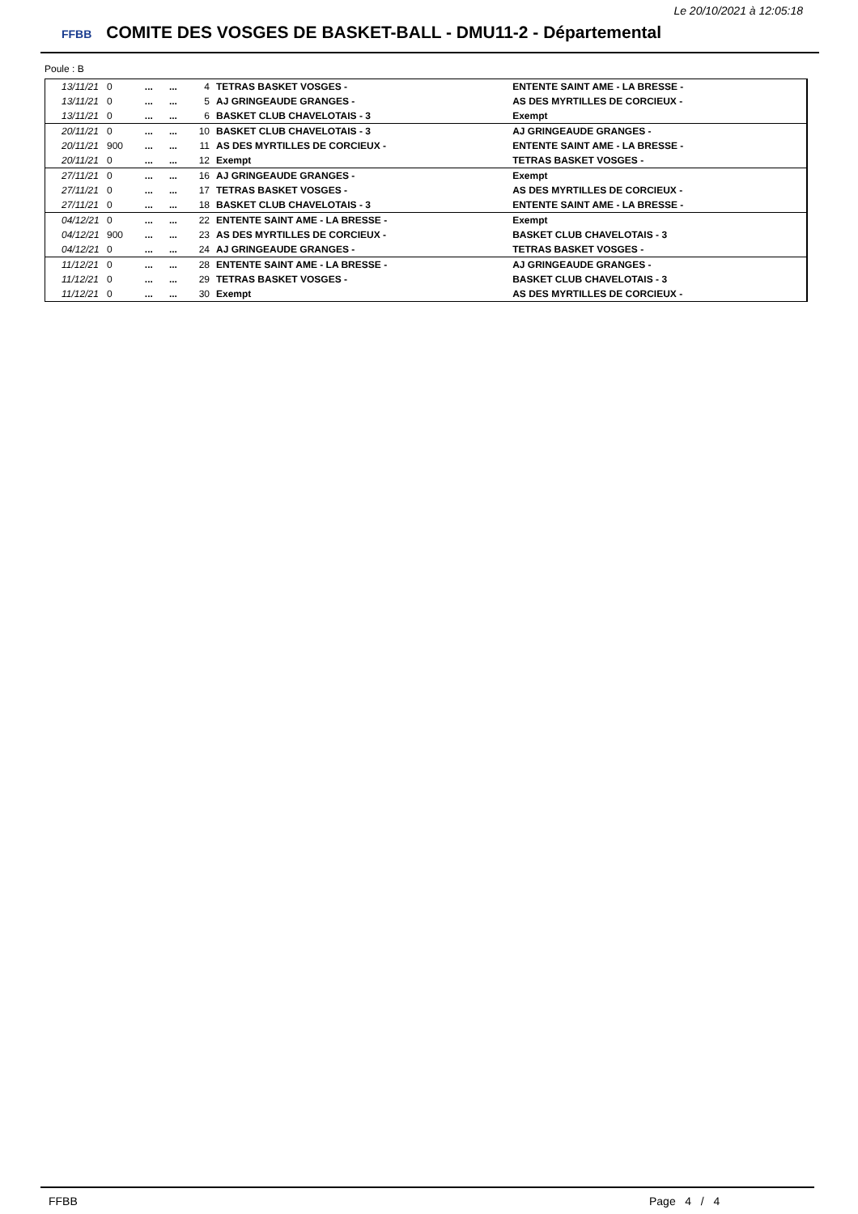Le 20/10/2021 à 12:05:18
FFBB COMITE DES VOSGES DE BASKET-BALL - DMU11-2 - Départemental
Poule : B
| 13/11/21 | 0 | ... | ... | 4 | TETRAS BASKET VOSGES - | ENTENTE SAINT AME - LA BRESSE - |
| 13/11/21 | 0 | ... | ... | 5 | AJ GRINGEAUDE GRANGES - | AS DES MYRTILLES DE CORCIEUX - |
| 13/11/21 | 0 | ... | ... | 6 | BASKET CLUB CHAVELOTAIS - 3 | Exempt |
| 20/11/21 | 0 | ... | ... | 10 | BASKET CLUB CHAVELOTAIS - 3 | AJ GRINGEAUDE GRANGES - |
| 20/11/21 | 900 | ... | ... | 11 | AS DES MYRTILLES DE CORCIEUX - | ENTENTE SAINT AME - LA BRESSE - |
| 20/11/21 | 0 | ... | ... | 12 | Exempt | TETRAS BASKET VOSGES - |
| 27/11/21 | 0 | ... | ... | 16 | AJ GRINGEAUDE GRANGES - | Exempt |
| 27/11/21 | 0 | ... | ... | 17 | TETRAS BASKET VOSGES - | AS DES MYRTILLES DE CORCIEUX - |
| 27/11/21 | 0 | ... | ... | 18 | BASKET CLUB CHAVELOTAIS - 3 | ENTENTE SAINT AME - LA BRESSE - |
| 04/12/21 | 0 | ... | ... | 22 | ENTENTE SAINT AME - LA BRESSE - | Exempt |
| 04/12/21 | 900 | ... | ... | 23 | AS DES MYRTILLES DE CORCIEUX - | BASKET CLUB CHAVELOTAIS - 3 |
| 04/12/21 | 0 | ... | ... | 24 | AJ GRINGEAUDE GRANGES - | TETRAS BASKET VOSGES - |
| 11/12/21 | 0 | ... | ... | 28 | ENTENTE SAINT AME - LA BRESSE - | AJ GRINGEAUDE GRANGES - |
| 11/12/21 | 0 | ... | ... | 29 | TETRAS BASKET VOSGES - | BASKET CLUB CHAVELOTAIS - 3 |
| 11/12/21 | 0 | ... | ... | 30 | Exempt | AS DES MYRTILLES DE CORCIEUX - |
FFBB Page 4 / 4